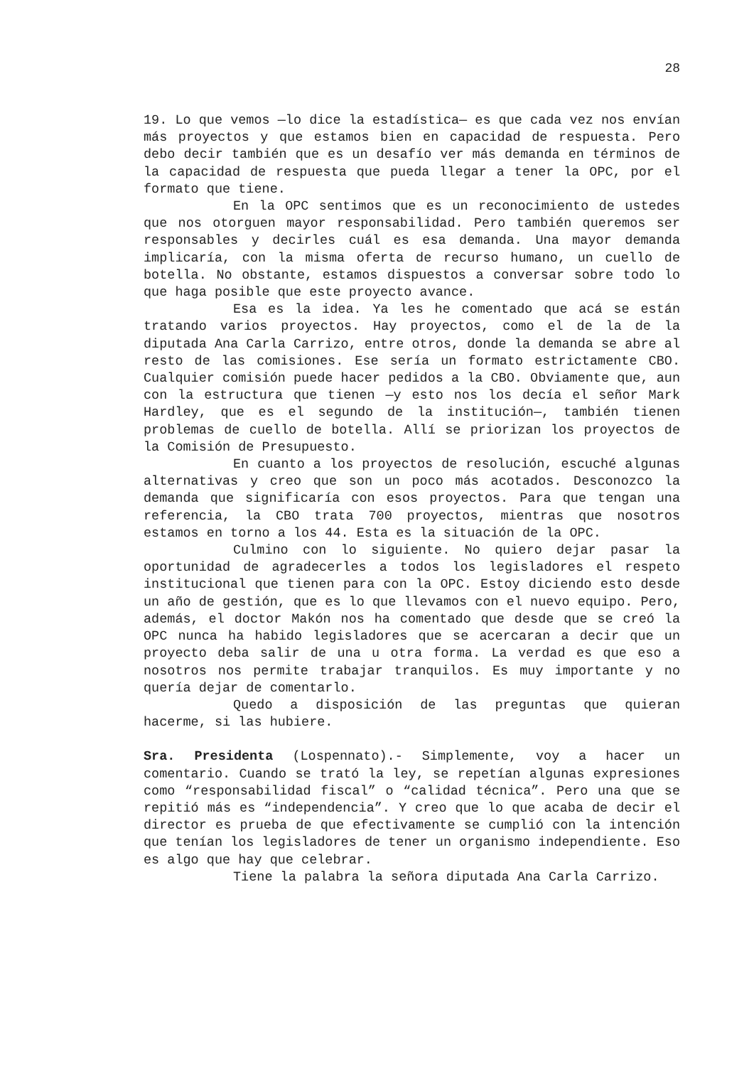28
19. Lo que vemos —lo dice la estadística— es que cada vez nos envían más proyectos y que estamos bien en capacidad de respuesta. Pero debo decir también que es un desafío ver más demanda en términos de la capacidad de respuesta que pueda llegar a tener la OPC, por el formato que tiene.
En la OPC sentimos que es un reconocimiento de ustedes que nos otorguen mayor responsabilidad. Pero también queremos ser responsables y decirles cuál es esa demanda. Una mayor demanda implicaría, con la misma oferta de recurso humano, un cuello de botella. No obstante, estamos dispuestos a conversar sobre todo lo que haga posible que este proyecto avance.
Esa es la idea. Ya les he comentado que acá se están tratando varios proyectos. Hay proyectos, como el de la de la diputada Ana Carla Carrizo, entre otros, donde la demanda se abre al resto de las comisiones. Ese sería un formato estrictamente CBO. Cualquier comisión puede hacer pedidos a la CBO. Obviamente que, aun con la estructura que tienen —y esto nos los decía el señor Mark Hardley, que es el segundo de la institución—, también tienen problemas de cuello de botella. Allí se priorizan los proyectos de la Comisión de Presupuesto.
En cuanto a los proyectos de resolución, escuché algunas alternativas y creo que son un poco más acotados. Desconozco la demanda que significaría con esos proyectos. Para que tengan una referencia, la CBO trata 700 proyectos, mientras que nosotros estamos en torno a los 44. Esta es la situación de la OPC.
Culmino con lo siguiente. No quiero dejar pasar la oportunidad de agradecerles a todos los legisladores el respeto institucional que tienen para con la OPC. Estoy diciendo esto desde un año de gestión, que es lo que llevamos con el nuevo equipo. Pero, además, el doctor Makón nos ha comentado que desde que se creó la OPC nunca ha habido legisladores que se acercaran a decir que un proyecto deba salir de una u otra forma. La verdad es que eso a nosotros nos permite trabajar tranquilos. Es muy importante y no quería dejar de comentarlo.
Quedo a disposición de las preguntas que quieran hacerme, si las hubiere.
Sra. Presidenta (Lospennato).- Simplemente, voy a hacer un comentario. Cuando se trató la ley, se repetían algunas expresiones como “responsabilidad fiscal” o “calidad técnica”. Pero una que se repitió más es “independencia”. Y creo que lo que acaba de decir el director es prueba de que efectivamente se cumplió con la intención que tenían los legisladores de tener un organismo independiente. Eso es algo que hay que celebrar.
Tiene la palabra la señora diputada Ana Carla Carrizo.